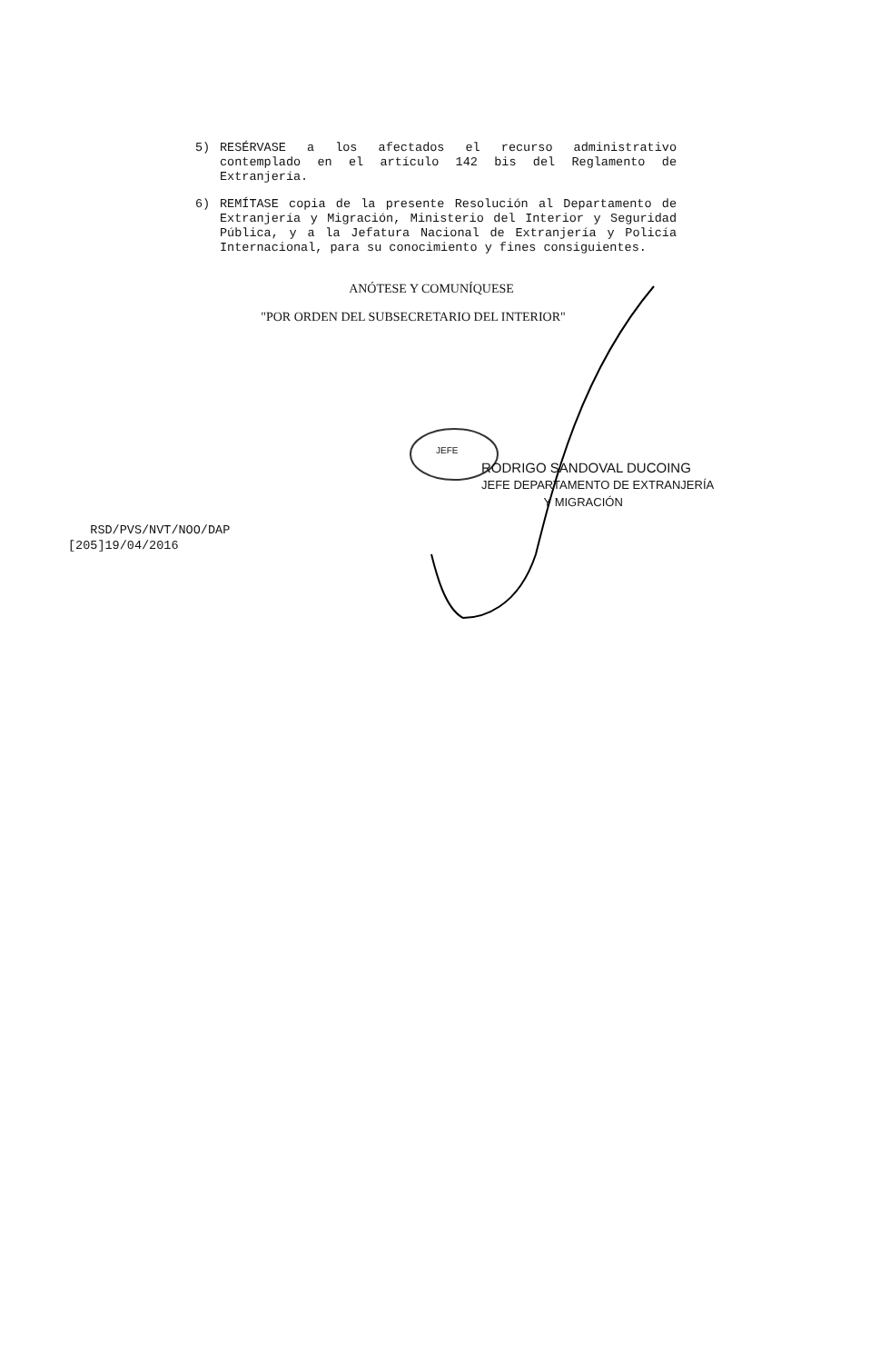5)
RESÉRVASE a los afectados el recurso administrativo contemplado en el artículo 142 bis del Reglamento de Extranjería.
6)
REMÍTASE copia de la presente Resolución al Departamento de Extranjería y Migración, Ministerio del Interior y Seguridad Pública, y a la Jefatura Nacional de Extranjería y Policía Internacional, para su conocimiento y fines consiguientes.
ANÓTESE Y COMUNÍQUESE
"POR ORDEN DEL SUBSECRETARIO DEL INTERIOR"
JEFE
RODRIGO SANDOVAL DUCOING
JEFE DEPARTAMENTO DE EXTRANJERÍA
Y MIGRACIÓN
RSD/PVS/NVT/NOO/DAP
[205]19/04/2016